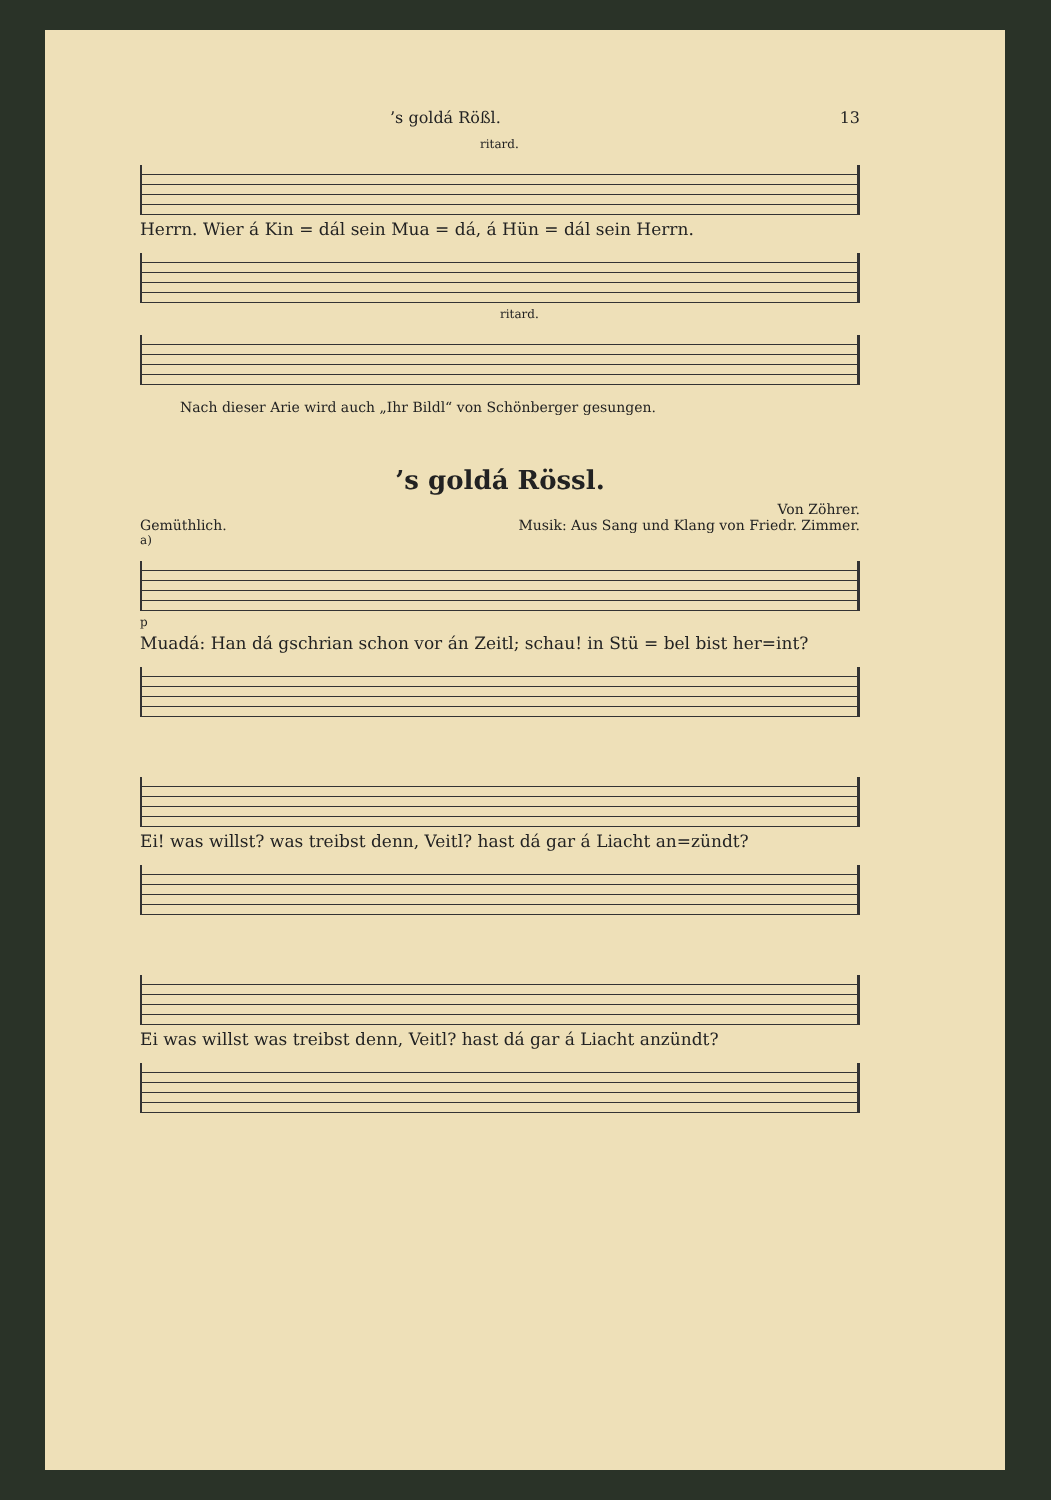’s goldá Rößl. 13
ritard.
Herrn. Wier á Kin = dál sein Mua = dá, á Hün = dál sein Herrn.
ritard.
Nach dieser Arie wird auch „Ihr Bildl“ von Schönberger gesungen.
’s goldá Rössl.
Von Zöhrer.
Gemüthlich. Musik: Aus Sang und Klang von Friedr. Zimmer.
a)
p
Muadá: Han dá gschrian schon vor án Zeitl; schau! in Stü = bel bist her=int?
Ei! was willst? was treibst denn, Veitl? hast dá gar á Liacht an=zündt?
Ei was willst was treibst denn, Veitl? hast dá gar á Liacht anzündt?